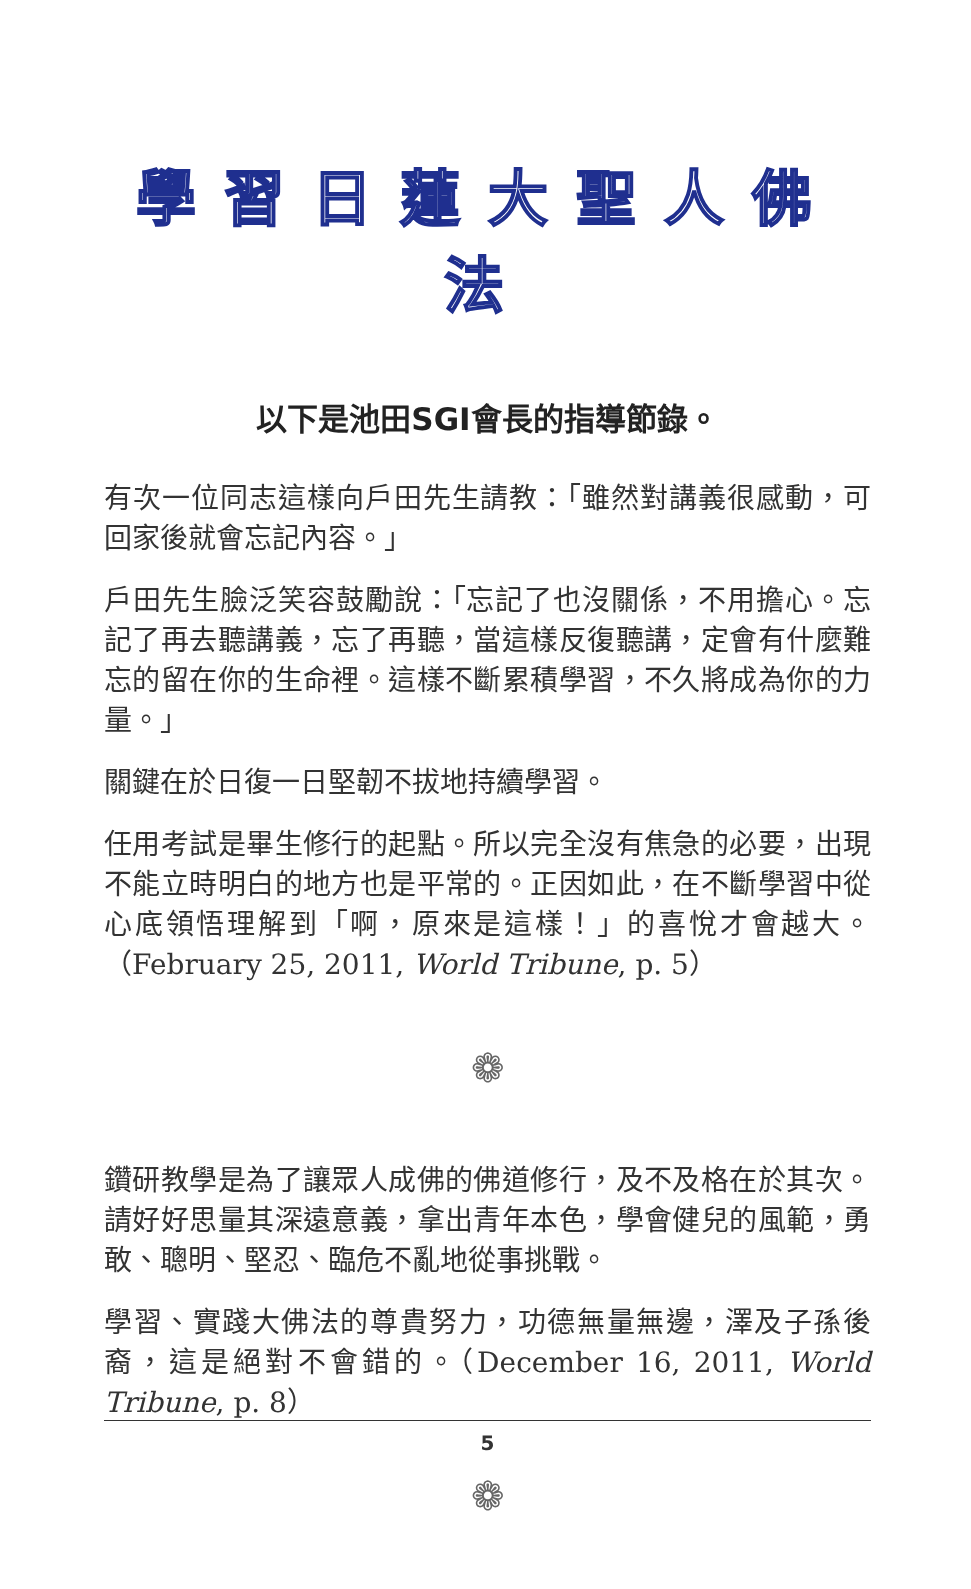學習日蓮大聖人佛法
以下是池田SGI會長的指導節錄。
有次一位同志這樣向戶田先生請教：「雖然對講義很感動，可回家後就會忘記內容。」
戶田先生臉泛笑容鼓勵說：「忘記了也沒關係，不用擔心。忘記了再去聽講義，忘了再聽，當這樣反復聽講，定會有什麼難忘的留在你的生命裡。這樣不斷累積學習，不久將成為你的力量。」
關鍵在於日復一日堅韌不拔地持續學習。
任用考試是畢生修行的起點。所以完全沒有焦急的必要，出現不能立時明白的地方也是平常的。正因如此，在不斷學習中從心底領悟理解到「啊，原來是這樣！」的喜悅才會越大。（February 25, 2011, World Tribune, p. 5）
❁
鑽研教學是為了讓眾人成佛的佛道修行，及不及格在於其次。請好好思量其深遠意義，拿出青年本色，學會健兒的風範，勇敢、聰明、堅忍、臨危不亂地從事挑戰。
學習、實踐大佛法的尊貴努力，功德無量無邊，澤及子孫後裔，這是絕對不會錯的。（December 16, 2011, World Tribune, p. 8）
❁
5